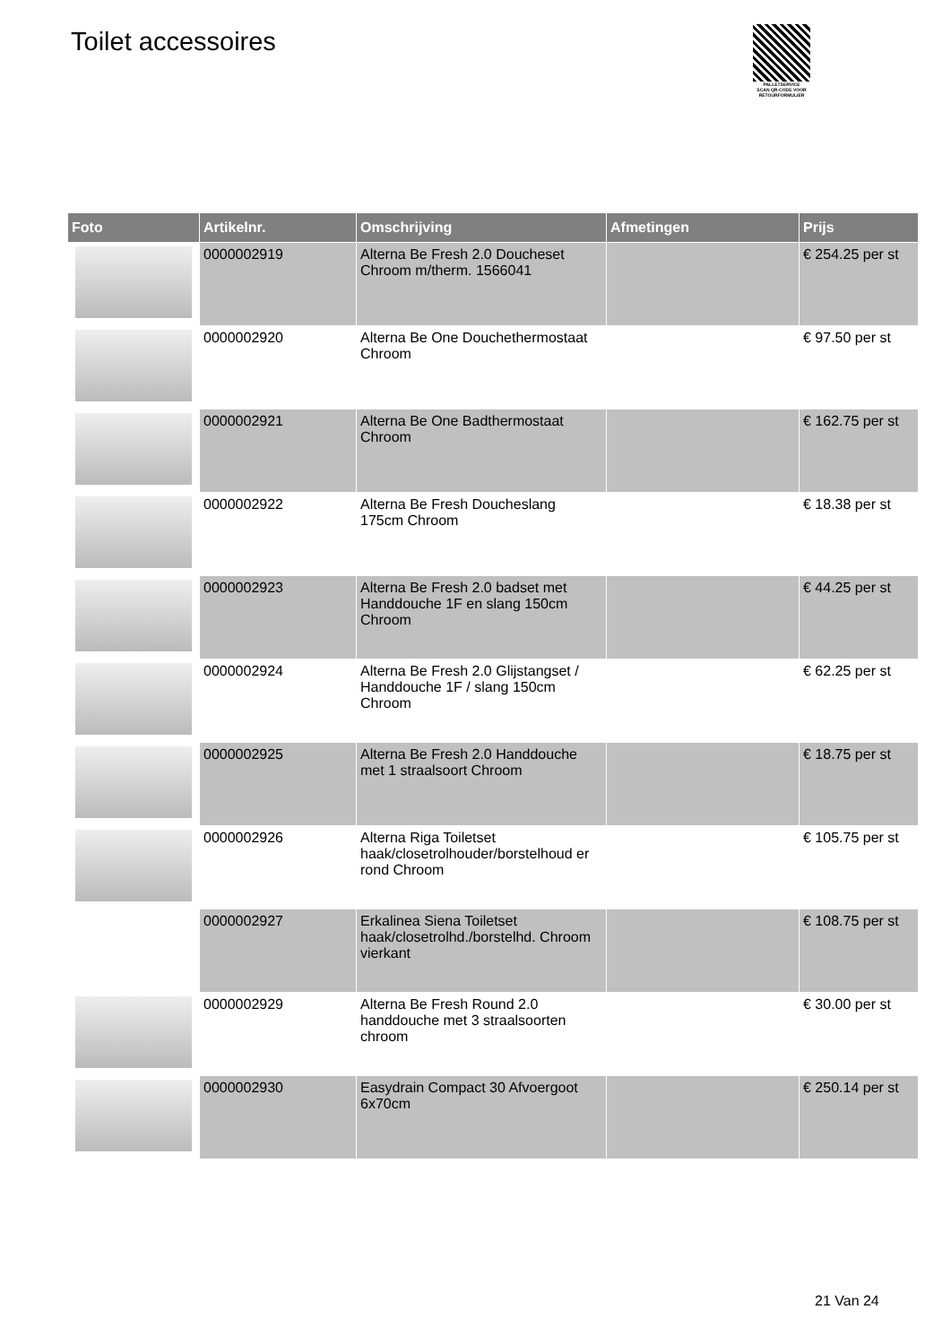Toilet accessoires
PALLETSERVICE
SCAN QR-CODE VOOR RETOURFORMULIER
| Foto | Artikelnr. | Omschrijving | Afmetingen | Prijs |
| --- | --- | --- | --- | --- |
| | 0000002919 | Alterna Be Fresh 2.0 Doucheset Chroom m/therm. 1566041 | | € 254.25 per st |
| | 0000002920 | Alterna Be One Douchethermostaat Chroom | | € 97.50 per st |
| | 0000002921 | Alterna Be One Badthermostaat Chroom | | € 162.75 per st |
| | 0000002922 | Alterna Be Fresh Doucheslang 175cm Chroom | | € 18.38 per st |
| | 0000002923 | Alterna Be Fresh 2.0 badset met Handdouche 1F en slang 150cm Chroom | | € 44.25 per st |
| | 0000002924 | Alterna Be Fresh 2.0 Glijstangset / Handdouche 1F / slang 150cm Chroom | | € 62.25 per st |
| | 0000002925 | Alterna Be Fresh 2.0 Handdouche met 1 straalsoort Chroom | | € 18.75 per st |
| | 0000002926 | Alterna Riga Toiletset haak/closetrolhouder/borstelhoud er rond Chroom | | € 105.75 per st |
| | 0000002927 | Erkalinea Siena Toiletset haak/closetrolhd./borstelhd. Chroom vierkant | | € 108.75 per st |
| | 0000002929 | Alterna Be Fresh Round 2.0 handdouche met 3 straalsoorten chroom | | € 30.00 per st |
| | 0000002930 | Easydrain Compact 30 Afvoergoot 6x70cm | | € 250.14 per st |
21 Van 24